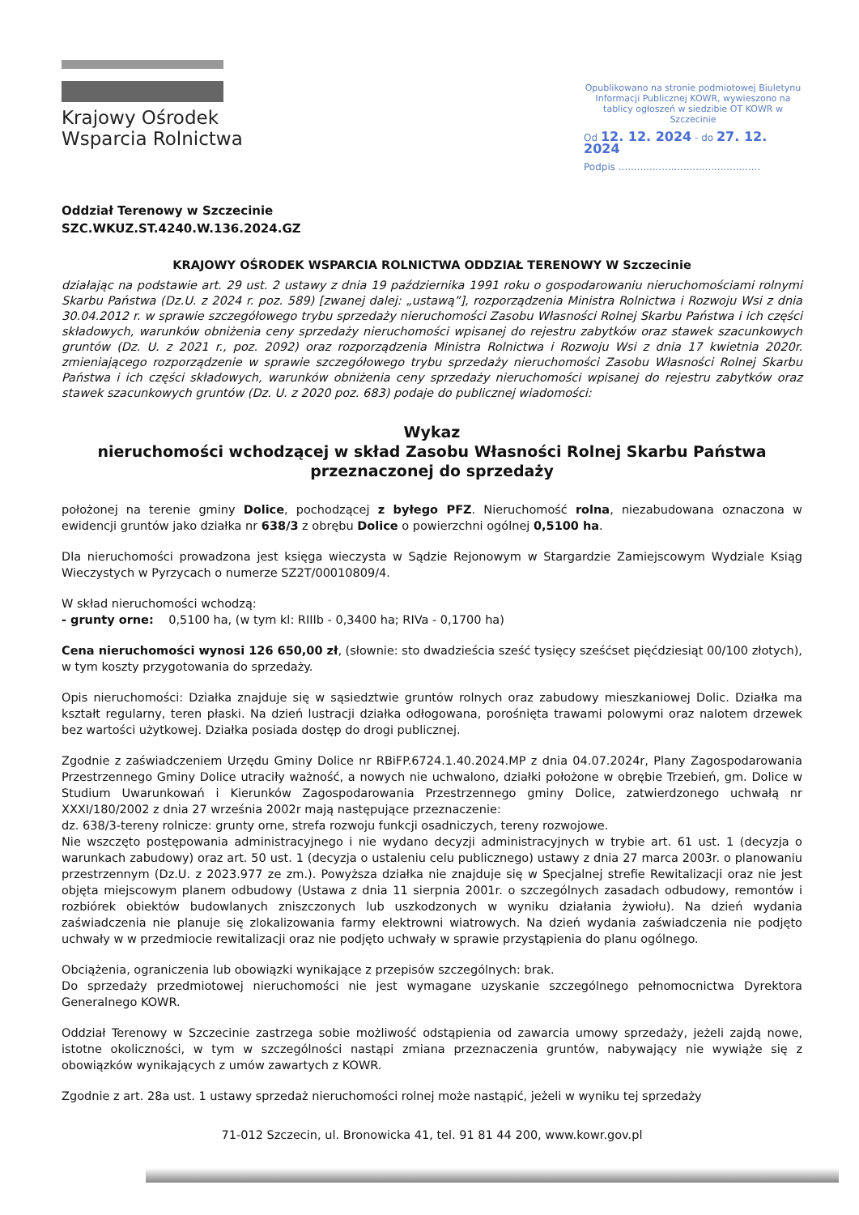Krajowy Ośrodek
Wsparcia Rolnictwa
Opublikowano na stronie podmiotowej Biuletynu Informacji Publicznej KOWR, wywieszono na tablicy ogłoszeń w siedzibie OT KOWR w Szczecinie
Od 12. 12. 2024 - do 27. 12. 2024
Podpis ..............................................
Oddział Terenowy w Szczecinie
SZC.WKUZ.ST.4240.W.136.2024.GZ
KRAJOWY OŚRODEK WSPARCIA ROLNICTWA ODDZIAŁ TERENOWY W Szczecinie
działając na podstawie art. 29 ust. 2 ustawy z dnia 19 października 1991 roku o gospodarowaniu nieruchomościami rolnymi Skarbu Państwa (Dz.U. z 2024 r. poz. 589) [zwanej dalej: „ustawą”], rozporządzenia Ministra Rolnictwa i Rozwoju Wsi z dnia 30.04.2012 r. w sprawie szczegółowego trybu sprzedaży nieruchomości Zasobu Własności Rolnej Skarbu Państwa i ich części składowych, warunków obniżenia ceny sprzedaży nieruchomości wpisanej do rejestru zabytków oraz stawek szacunkowych gruntów (Dz. U. z 2021 r., poz. 2092) oraz rozporządzenia Ministra Rolnictwa i Rozwoju Wsi z dnia 17 kwietnia 2020r. zmieniającego rozporządzenie w sprawie szczegółowego trybu sprzedaży nieruchomości Zasobu Własności Rolnej Skarbu Państwa i ich części składowych, warunków obniżenia ceny sprzedaży nieruchomości wpisanej do rejestru zabytków oraz stawek szacunkowych gruntów (Dz. U. z 2020 poz. 683) podaje do publicznej wiadomości:
Wykaz
nieruchomości wchodzącej w skład Zasobu Własności Rolnej Skarbu Państwa
przeznaczonej do sprzedaży
położonej na terenie gminy Dolice, pochodzącej z byłego PFZ. Nieruchomość rolna, niezabudowana oznaczona w ewidencji gruntów jako działka nr 638/3 z obrębu Dolice o powierzchni ogólnej 0,5100 ha.
Dla nieruchomości prowadzona jest księga wieczysta w Sądzie Rejonowym w Stargardzie Zamiejscowym Wydziale Ksiąg Wieczystych w Pyrzycach o numerze SZ2T/00010809/4.
W skład nieruchomości wchodzą:
- grunty orne: 0,5100 ha, (w tym kl: RIIIb - 0,3400 ha; RIVa - 0,1700 ha)
Cena nieruchomości wynosi 126 650,00 zł, (słownie: sto dwadzieścia sześć tysięcy sześćset pięćdziesiąt 00/100 złotych), w tym koszty przygotowania do sprzedaży.
Opis nieruchomości: Działka znajduje się w sąsiedztwie gruntów rolnych oraz zabudowy mieszkaniowej Dolic. Działka ma kształt regularny, teren płaski. Na dzień lustracji działka odłogowana, porośnięta trawami polowymi oraz nalotem drzewek bez wartości użytkowej. Działka posiada dostęp do drogi publicznej.
Zgodnie z zaświadczeniem Urzędu Gminy Dolice nr RBiFP.6724.1.40.2024.MP z dnia 04.07.2024r, Plany Zagospodarowania Przestrzennego Gminy Dolice utraciły ważność, a nowych nie uchwalono, działki położone w obrębie Trzebień, gm. Dolice w Studium Uwarunkowań i Kierunków Zagospodarowania Przestrzennego gminy Dolice, zatwierdzonego uchwałą nr XXXI/180/2002 z dnia 27 września 2002r mają następujące przeznaczenie:
dz. 638/3-tereny rolnicze: grunty orne, strefa rozwoju funkcji osadniczych, tereny rozwojowe.
Nie wszczęto postępowania administracyjnego i nie wydano decyzji administracyjnych w trybie art. 61 ust. 1 (decyzja o warunkach zabudowy) oraz art. 50 ust. 1 (decyzja o ustaleniu celu publicznego) ustawy z dnia 27 marca 2003r. o planowaniu przestrzennym (Dz.U. z 2023.977 ze zm.). Powyższa działka nie znajduje się w Specjalnej strefie Rewitalizacji oraz nie jest objęta miejscowym planem odbudowy (Ustawa z dnia 11 sierpnia 2001r. o szczególnych zasadach odbudowy, remontów i rozbiórek obiektów budowlanych zniszczonych lub uszkodzonych w wyniku działania żywiołu). Na dzień wydania zaświadczenia nie planuje się zlokalizowania farmy elektrowni wiatrowych. Na dzień wydania zaświadczenia nie podjęto uchwały w w przedmiocie rewitalizacji oraz nie podjęto uchwały w sprawie przystąpienia do planu ogólnego.
Obciążenia, ograniczenia lub obowiązki wynikające z przepisów szczególnych: brak.
Do sprzedaży przedmiotowej nieruchomości nie jest wymagane uzyskanie szczególnego pełnomocnictwa Dyrektora Generalnego KOWR.
Oddział Terenowy w Szczecinie zastrzega sobie możliwość odstąpienia od zawarcia umowy sprzedaży, jeżeli zajdą nowe, istotne okoliczności, w tym w szczególności nastąpi zmiana przeznaczenia gruntów, nabywający nie wywiąże się z obowiązków wynikających z umów zawartych z KOWR.
Zgodnie z art. 28a ust. 1 ustawy sprzedaż nieruchomości rolnej może nastąpić, jeżeli w wyniku tej sprzedaży
71-012 Szczecin, ul. Bronowicka 41, tel. 91 81 44 200, www.kowr.gov.pl